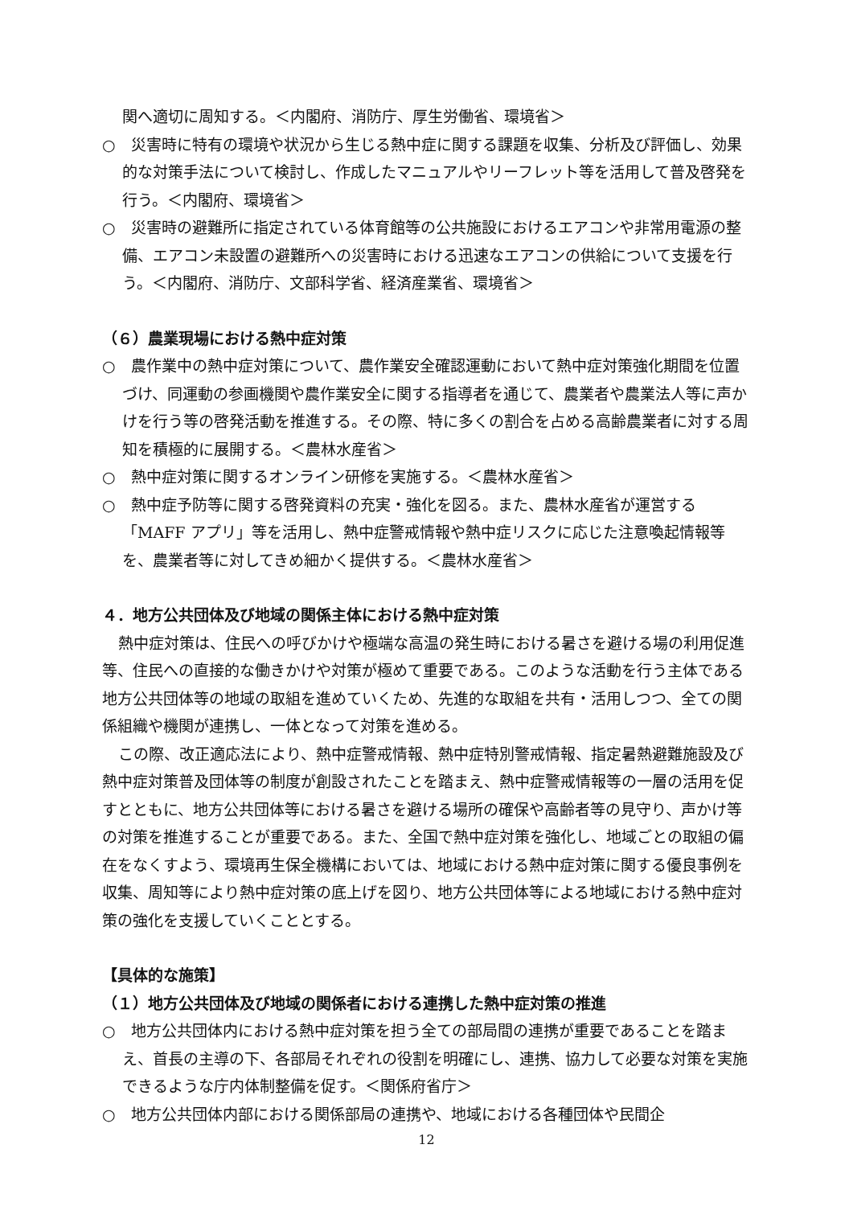関へ適切に周知する。＜内閣府、消防庁、厚生労働省、環境省＞
○　災害時に特有の環境や状況から生じる熱中症に関する課題を収集、分析及び評価し、効果的な対策手法について検討し、作成したマニュアルやリーフレット等を活用して普及啓発を行う。＜内閣府、環境省＞
○　災害時の避難所に指定されている体育館等の公共施設におけるエアコンや非常用電源の整備、エアコン未設置の避難所への災害時における迅速なエアコンの供給について支援を行う。＜内閣府、消防庁、文部科学省、経済産業省、環境省＞
（６）農業現場における熱中症対策
○　農作業中の熱中症対策について、農作業安全確認運動において熱中症対策強化期間を位置づけ、同運動の参画機関や農作業安全に関する指導者を通じて、農業者や農業法人等に声かけを行う等の啓発活動を推進する。その際、特に多くの割合を占める高齢農業者に対する周知を積極的に展開する。＜農林水産省＞
○　熱中症対策に関するオンライン研修を実施する。＜農林水産省＞
○　熱中症予防等に関する啓発資料の充実・強化を図る。また、農林水産省が運営する「MAFF アプリ」等を活用し、熱中症警戒情報や熱中症リスクに応じた注意喚起情報等を、農業者等に対してきめ細かく提供する。＜農林水産省＞
４．地方公共団体及び地域の関係主体における熱中症対策
熱中症対策は、住民への呼びかけや極端な高温の発生時における暑さを避ける場の利用促進等、住民への直接的な働きかけや対策が極めて重要である。このような活動を行う主体である地方公共団体等の地域の取組を進めていくため、先進的な取組を共有・活用しつつ、全ての関係組織や機関が連携し、一体となって対策を進める。
この際、改正適応法により、熱中症警戒情報、熱中症特別警戒情報、指定暑熱避難施設及び熱中症対策普及団体等の制度が創設されたことを踏まえ、熱中症警戒情報等の一層の活用を促すとともに、地方公共団体等における暑さを避ける場所の確保や高齢者等の見守り、声かけ等の対策を推進することが重要である。また、全国で熱中症対策を強化し、地域ごとの取組の偏在をなくすよう、環境再生保全機構においては、地域における熱中症対策に関する優良事例を収集、周知等により熱中症対策の底上げを図り、地方公共団体等による地域における熱中症対策の強化を支援していくこととする。
【具体的な施策】
（１）地方公共団体及び地域の関係者における連携した熱中症対策の推進
○　地方公共団体内における熱中症対策を担う全ての部局間の連携が重要であることを踏まえ、首長の主導の下、各部局それぞれの役割を明確にし、連携、協力して必要な対策を実施できるような庁内体制整備を促す。＜関係府省庁＞
○　地方公共団体内部における関係部局の連携や、地域における各種団体や民間企
12